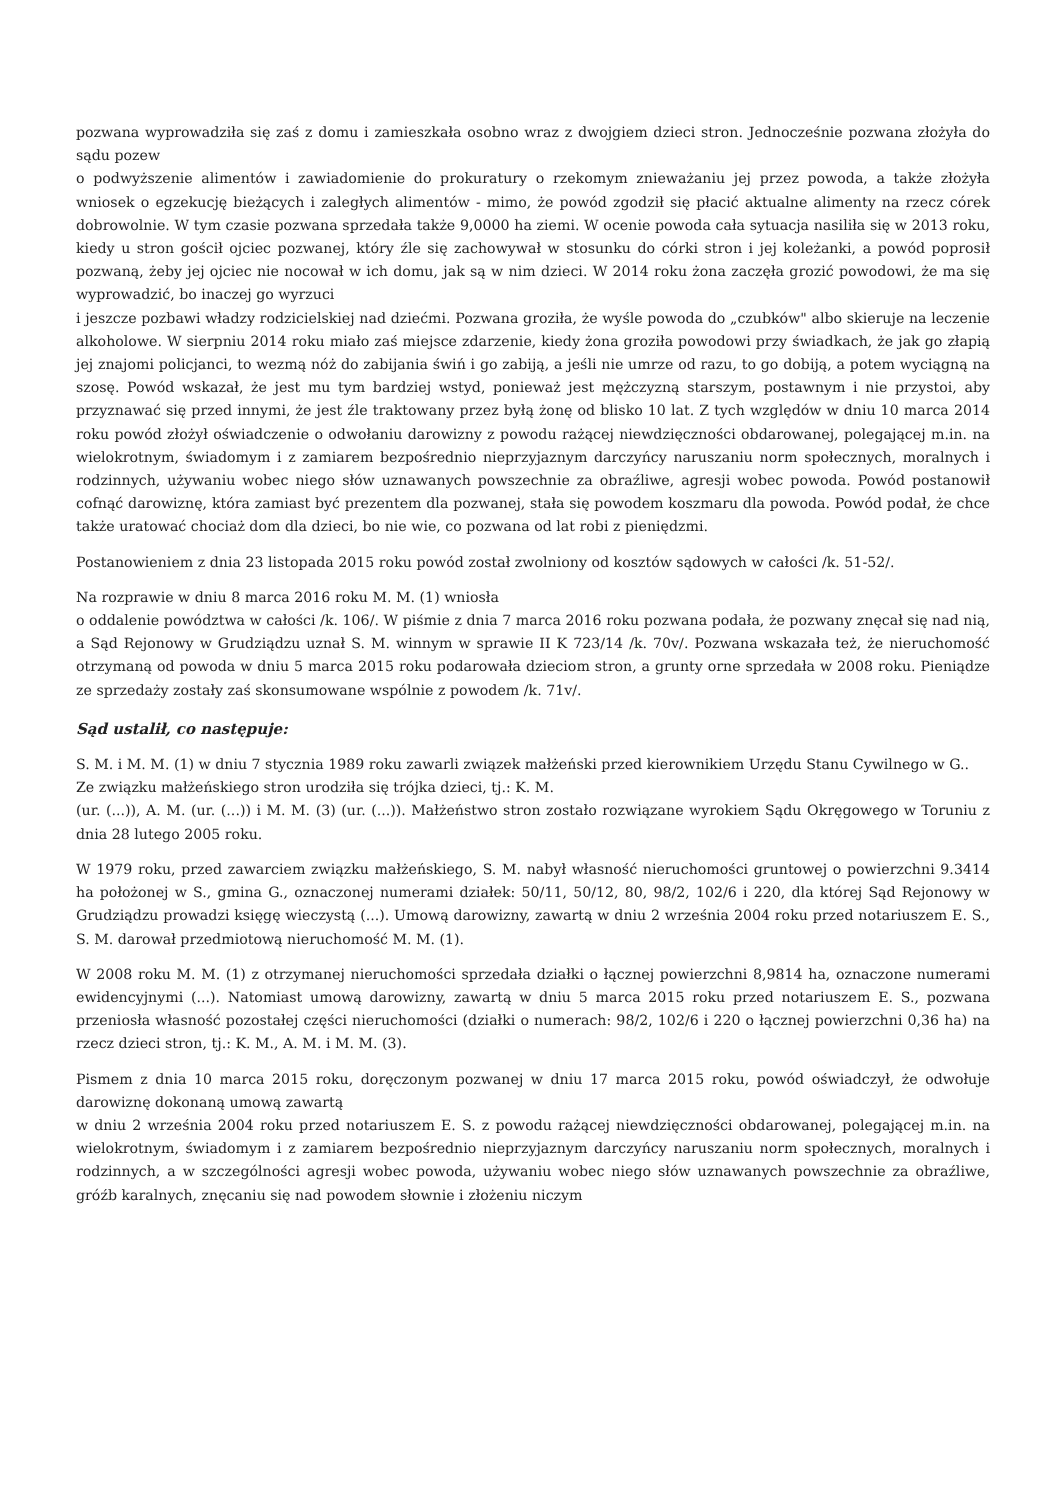pozwana wyprowadziła się zaś z domu i zamieszkała osobno wraz z dwojgiem dzieci stron. Jednocześnie pozwana złożyła do sądu pozew
o podwyższenie alimentów i zawiadomienie do prokuratury o rzekomym znieważaniu jej przez powoda, a także złożyła wniosek o egzekucję bieżących i zaległych alimentów - mimo, że powód zgodził się płacić aktualne alimenty na rzecz córek dobrowolnie. W tym czasie pozwana sprzedała także 9,0000 ha ziemi. W ocenie powoda cała sytuacja nasiliła się w 2013 roku, kiedy u stron gościł ojciec pozwanej, który źle się zachowywał w stosunku do córki stron i jej koleżanki, a powód poprosił pozwaną, żeby jej ojciec nie nocował w ich domu, jak są w nim dzieci. W 2014 roku żona zaczęła grozić powodowi, że ma się wyprowadzić, bo inaczej go wyrzuci
i jeszcze pozbawi władzy rodzicielskiej nad dziećmi. Pozwana groziła, że wyśle powoda do „czubków" albo skieruje na leczenie alkoholowe. W sierpniu 2014 roku miało zaś miejsce zdarzenie, kiedy żona groziła powodowi przy świadkach, że jak go złapią jej znajomi policjanci, to wezmą nóż do zabijania świń i go zabiją, a jeśli nie umrze od razu, to go dobiją, a potem wyciągną na szosę. Powód wskazał, że jest mu tym bardziej wstyd, ponieważ jest mężczyzną starszym, postawnym i nie przystoi, aby przyznawać się przed innymi, że jest źle traktowany przez byłą żonę od blisko 10 lat. Z tych względów w dniu 10 marca 2014 roku powód złożył oświadczenie o odwołaniu darowizny z powodu rażącej niewdzięczności obdarowanej, polegającej m.in. na wielokrotnym, świadomym i z zamiarem bezpośrednio nieprzyjaznym darczyńcy naruszaniu norm społecznych, moralnych i rodzinnych, używaniu wobec niego słów uznawanych powszechnie za obraźliwe, agresji wobec powoda. Powód postanowił cofnąć darowiznę, która zamiast być prezentem dla pozwanej, stała się powodem koszmaru dla powoda. Powód podał, że chce także uratować chociaż dom dla dzieci, bo nie wie, co pozwana od lat robi z pieniędzmi.
Postanowieniem z dnia 23 listopada 2015 roku powód został zwolniony od kosztów sądowych w całości /k. 51-52/.
Na rozprawie w dniu 8 marca 2016 roku M. M. (1) wniosła
o oddalenie powództwa w całości /k. 106/. W piśmie z dnia 7 marca 2016 roku pozwana podała, że pozwany znęcał się nad nią, a Sąd Rejonowy w Grudziądzu uznał S. M. winnym w sprawie II K 723/14 /k. 70v/. Pozwana wskazała też, że nieruchomość otrzymaną od powoda w dniu 5 marca 2015 roku podarowała dzieciom stron, a grunty orne sprzedała w 2008 roku. Pieniądze ze sprzedaży zostały zaś skonsumowane wspólnie z powodem /k. 71v/.
Sąd ustalił, co następuje:
S. M. i M. M. (1) w dniu 7 stycznia 1989 roku zawarli związek małżeński przed kierownikiem Urzędu Stanu Cywilnego w G..
Ze związku małżeńskiego stron urodziła się trójka dzieci, tj.: K. M.
(ur. (...)), A. M. (ur. (...)) i M. M. (3) (ur. (...)). Małżeństwo stron zostało rozwiązane wyrokiem Sądu Okręgowego w Toruniu z dnia 28 lutego 2005 roku.
W 1979 roku, przed zawarciem związku małżeńskiego, S. M. nabył własność nieruchomości gruntowej o powierzchni 9.3414 ha położonej w S., gmina G., oznaczonej numerami działek: 50/11, 50/12, 80, 98/2, 102/6 i 220, dla której Sąd Rejonowy w Grudziądzu prowadzi księgę wieczystą (...). Umową darowizny, zawartą w dniu 2 września 2004 roku przed notariuszem E. S., S. M. darował przedmiotową nieruchomość M. M. (1).
W 2008 roku M. M. (1) z otrzymanej nieruchomości sprzedała działki o łącznej powierzchni 8,9814 ha, oznaczone numerami ewidencyjnymi (...). Natomiast umową darowizny, zawartą w dniu 5 marca 2015 roku przed notariuszem E. S., pozwana przeniosła własność pozostałej części nieruchomości (działki o numerach: 98/2, 102/6 i 220 o łącznej powierzchni 0,36 ha) na rzecz dzieci stron, tj.: K. M., A. M. i M. M. (3).
Pismem z dnia 10 marca 2015 roku, doręczonym pozwanej w dniu 17 marca 2015 roku, powód oświadczył, że odwołuje darowiznę dokonaną umową zawartą
w dniu 2 września 2004 roku przed notariuszem E. S. z powodu rażącej niewdzięczności obdarowanej, polegającej m.in. na wielokrotnym, świadomym i z zamiarem bezpośrednio nieprzyjaznym darczyńcy naruszaniu norm społecznych, moralnych i rodzinnych, a w szczególności agresji wobec powoda, używaniu wobec niego słów uznawanych powszechnie za obraźliwe, gróźb karalnych, znęcaniu się nad powodem słownie i złożeniu niczym